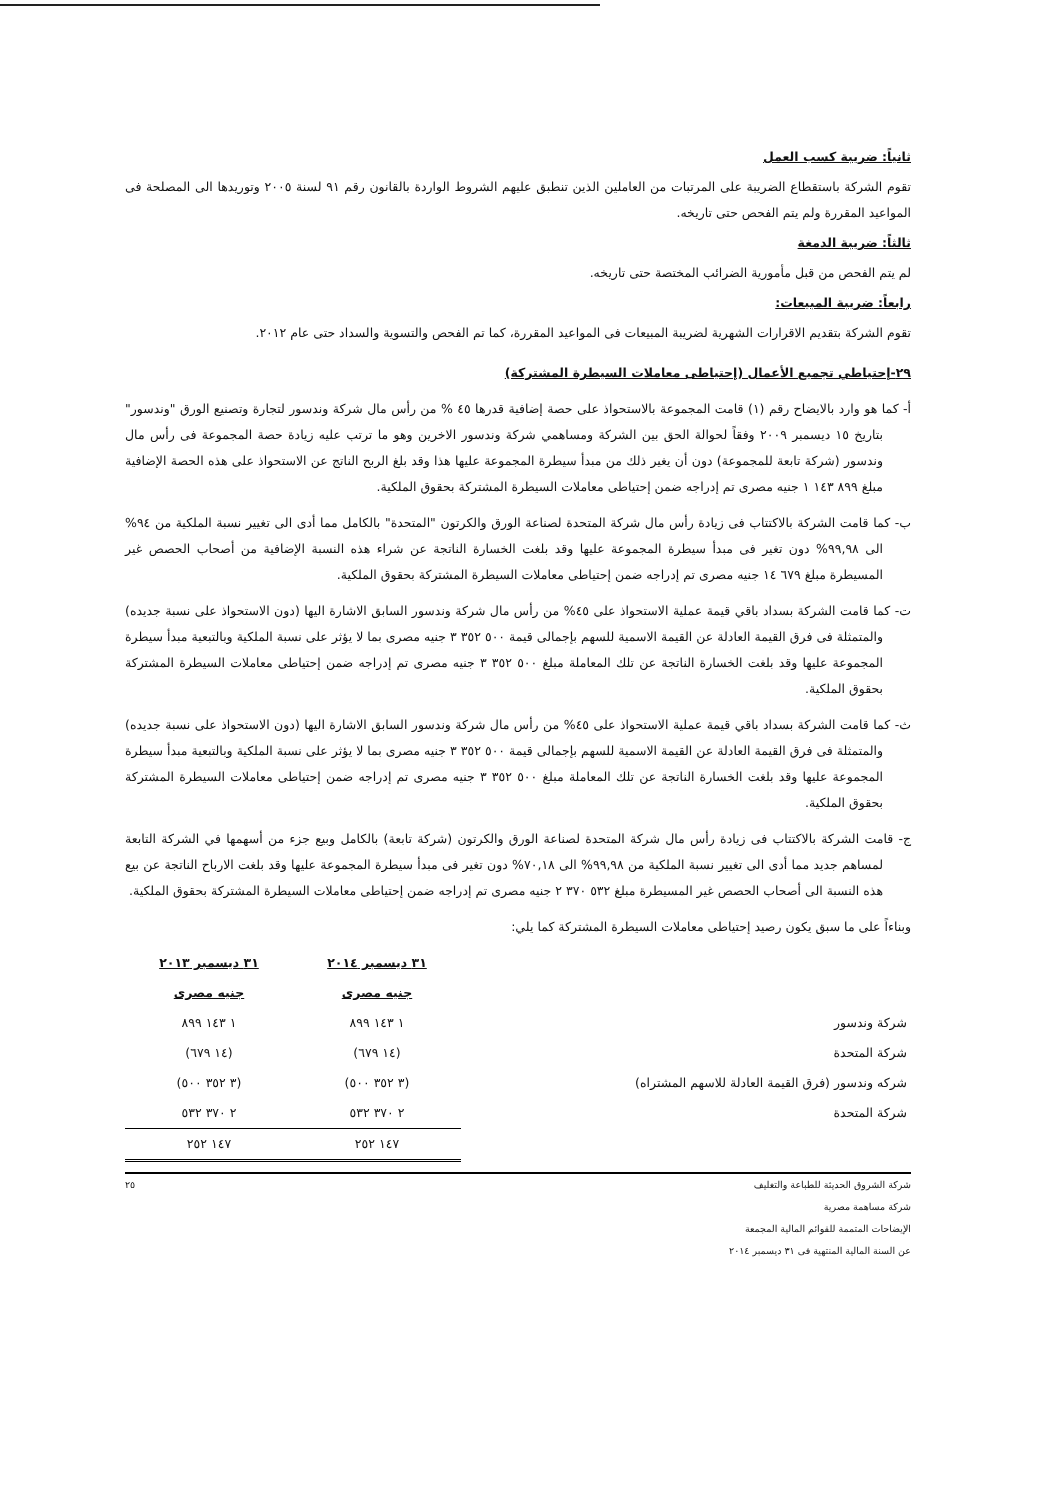ثانياً: ضريبة كسب العمل
تقوم الشركة باستقطاع الضريبة على المرتبات من العاملين الذين تنطبق عليهم الشروط الواردة بالقانون رقم ٩١ لسنة ٢٠٠٥ وتوريدها الى المصلحة فى المواعيد المقررة ولم يتم الفحص حتى تاريخه.
ثالثاً: ضريبة الدمغة
لم يتم الفحص من قبل مأمورية الضرائب المختصة حتى تاريخه.
رابعاً: ضريبة المبيعات:
تقوم الشركة بتقديم الاقرارات الشهرية لضريبة المبيعات فى المواعيد المقررة، كما تم الفحص والتسوية والسداد حتى عام ٢٠١٢.
٢٩-إحتياطي تجميع الأعمال (إحتياطى معاملات السيطرة المشتركة)
أ- كما هو وارد بالايضاح رقم (١) قامت المجموعة بالاستحواذ على حصة إضافية قدرها ٤٥ % من رأس مال شركة وندسور لتجارة وتصنيع الورق "وندسور" بتاريخ ١٥ ديسمبر ٢٠٠٩ وفقاً لحوالة الحق بين الشركة ومساهمي شركة وندسور الاخرين وهو ما ترتب عليه زيادة حصة المجموعة فى رأس مال وندسور (شركة تابعة للمجموعة) دون أن يغير ذلك من مبدأ سيطرة المجموعة عليها هذا وقد بلغ الربح الناتج عن الاستحواذ على هذه الحصة الإضافية مبلغ ٨٩٩ ١٤٣ ١ جنيه مصرى تم إدراجه ضمن إحتياطى معاملات السيطرة المشتركة بحقوق الملكية.
ب- كما قامت الشركة بالاكتتاب فى زيادة رأس مال شركة المتحدة لصناعة الورق والكرتون "المتحدة" بالكامل مما أدى الى تغيير نسبة الملكية من ٩٤% الى ٩٩,٩٨% دون تغير فى مبدأ سيطرة المجموعة عليها وقد بلغت الخسارة الناتجة عن شراء هذه النسبة الإضافية من أصحاب الحصص غير المسيطرة مبلغ ٦٧٩ ١٤ جنيه مصرى تم إدراجه ضمن إحتياطى معاملات السيطرة المشتركة بحقوق الملكية.
ت- كما قامت الشركة بسداد باقي قيمة عملية الاستحواذ على ٤٥% من رأس مال شركة وندسور السابق الاشارة اليها (دون الاستحواذ على نسبة جديده) والمتمثلة فى فرق القيمة العادلة عن القيمة الاسمية للسهم بإجمالى قيمة ٥٠٠ ٣٥٢ ٣ جنيه مصرى بما لا يؤثر على نسبة الملكية وبالتبعية مبدأ سيطرة المجموعة عليها وقد بلغت الخسارة الناتجة عن تلك المعاملة مبلغ ٥٠٠ ٣٥٢ ٣ جنيه مصرى تم إدراجه ضمن إحتياطى معاملات السيطرة المشتركة بحقوق الملكية.
ث- كما قامت الشركة بسداد باقي قيمة عملية الاستحواذ على ٤٥% من رأس مال شركة وندسور السابق الاشارة اليها (دون الاستحواذ على نسبة جديده) والمتمثلة فى فرق القيمة العادلة عن القيمة الاسمية للسهم بإجمالى قيمة ٥٠٠ ٣٥٢ ٣ جنيه مصرى بما لا يؤثر على نسبة الملكية وبالتبعية مبدأ سيطرة المجموعة عليها وقد بلغت الخسارة الناتجة عن تلك المعاملة مبلغ ٥٠٠ ٣٥٢ ٣ جنيه مصرى تم إدراجه ضمن إحتياطى معاملات السيطرة المشتركة بحقوق الملكية.
ج- قامت الشركة بالاكتتاب فى زيادة رأس مال شركة المتحدة لصناعة الورق والكرتون (شركة تابعة) بالكامل وبيع جزء من أسهمها في الشركة التابعة لمساهم جديد مما أدى الى تغيير نسبة الملكية من ٩٩,٩٨% الى ٧٠,١٨% دون تغير فى مبدأ سيطرة المجموعة عليها وقد بلغت الارباح الناتجة عن بيع هذه النسبة الى أصحاب الحصص غير المسيطرة مبلغ ٥٣٢ ٣٧٠ ٢ جنيه مصرى تم إدراجه ضمن إحتياطى معاملات السيطرة المشتركة بحقوق الملكية.
وبناءاً على ما سبق يكون رصيد إحتياطى معاملات السيطرة المشتركة كما يلي:
| | ٣١ ديسمبر ٢٠١٤ | ٣١ ديسمبر ٢٠١٣ |
| | جنيه مصرى | جنيه مصرى |
| شركة وندسور | ١ ١٤٣ ٨٩٩ | ١ ١٤٣ ٨٩٩ |
| شركة المتحدة | (١٤ ٦٧٩) | (١٤ ٦٧٩) |
| شركه وندسور (فرق القيمة العادلة للاسهم المشتراه) | (٣ ٣٥٢ ٥٠٠) | (٣ ٣٥٢ ٥٠٠) |
| شركة المتحدة | ٢ ٣٧٠ ٥٣٢ | ٢ ٣٧٠ ٥٣٢ |
| | ١٤٧ ٢٥٢ | ١٤٧ ٢٥٢ |
شركة الشروق الحديثة للطباعة والتغليف
شركة مساهمة مصرية
الإيضاحات المتممة للقوائم المالية المجمعة
عن السنة المالية المنتهية فى ٣١ ديسمبر ٢٠١٤
٢٥